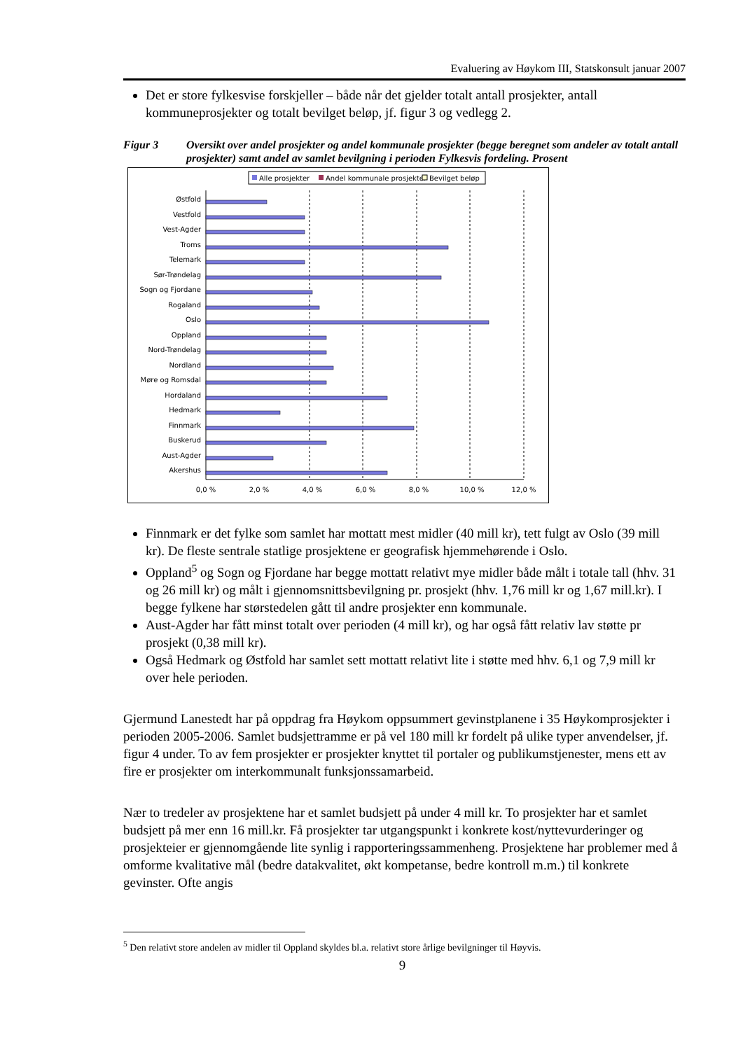Evaluering av Høykom III, Statskonsult januar 2007
Det er store fylkesvise forskjeller – både når det gjelder totalt antall prosjekter, antall kommuneprosjekter og totalt bevilget beløp, jf. figur 3 og vedlegg 2.
Figur 3 Oversikt over andel prosjekter og andel kommunale prosjekter (begge beregnet som andeler av totalt antall prosjekter) samt andel av samlet bevilgning i perioden Fylkesvis fordeling. Prosent
Alle prosjekter
Andel kommunale prosjekter
Bevilget beløp
Østfold
Vestfold
Vest-Agder
Troms
Telemark
Sør-Trøndelag
Sogn og Fjordane
Rogaland
Oslo
Oppland
Nord-Trøndelag
Nordland
Møre og Romsdal
Hordaland
Hedmark
Finnmark
Buskerud
Aust-Agder
Akershus
0,0 %
2,0 %
4,0 %
6,0 %
8,0 %
10,0 %
12,0 %
Finnmark er det fylke som samlet har mottatt mest midler (40 mill kr), tett fulgt av Oslo (39 mill kr). De fleste sentrale statlige prosjektene er geografisk hjemmehørende i Oslo.
Oppland<sup>5</sup> og Sogn og Fjordane har begge mottatt relativt mye midler både målt i totale tall (hhv. 31 og 26 mill kr) og målt i gjennomsnittsbevilgning pr. prosjekt (hhv. 1,76 mill kr og 1,67 mill.kr). I begge fylkene har størstedelen gått til andre prosjekter enn kommunale.
Aust-Agder har fått minst totalt over perioden (4 mill kr), og har også fått relativ lav støtte pr prosjekt (0,38 mill kr).
Også Hedmark og Østfold har samlet sett mottatt relativt lite i støtte med hhv. 6,1 og 7,9 mill kr over hele perioden.
Gjermund Lanestedt har på oppdrag fra Høykom oppsummert gevinstplanene i 35 Høykomprosjekter i perioden 2005-2006. Samlet budsjettramme er på vel 180 mill kr fordelt på ulike typer anvendelser, jf. figur 4 under. To av fem prosjekter er prosjekter knyttet til portaler og publikumstjenester, mens ett av fire er prosjekter om interkommunalt funksjonssamarbeid.
Nær to tredeler av prosjektene har et samlet budsjett på under 4 mill kr. To prosjekter har et samlet budsjett på mer enn 16 mill.kr. Få prosjekter tar utgangspunkt i konkrete kost/nyttevurderinger og prosjekteier er gjennomgående lite synlig i rapporteringssammenheng. Prosjektene har problemer med å omforme kvalitative mål (bedre datakvalitet, økt kompetanse, bedre kontroll m.m.) til konkrete gevinster. Ofte angis
<sup>5</sup> Den relativt store andelen av midler til Oppland skyldes bl.a. relativt store årlige bevilgninger til Høyvis.
9